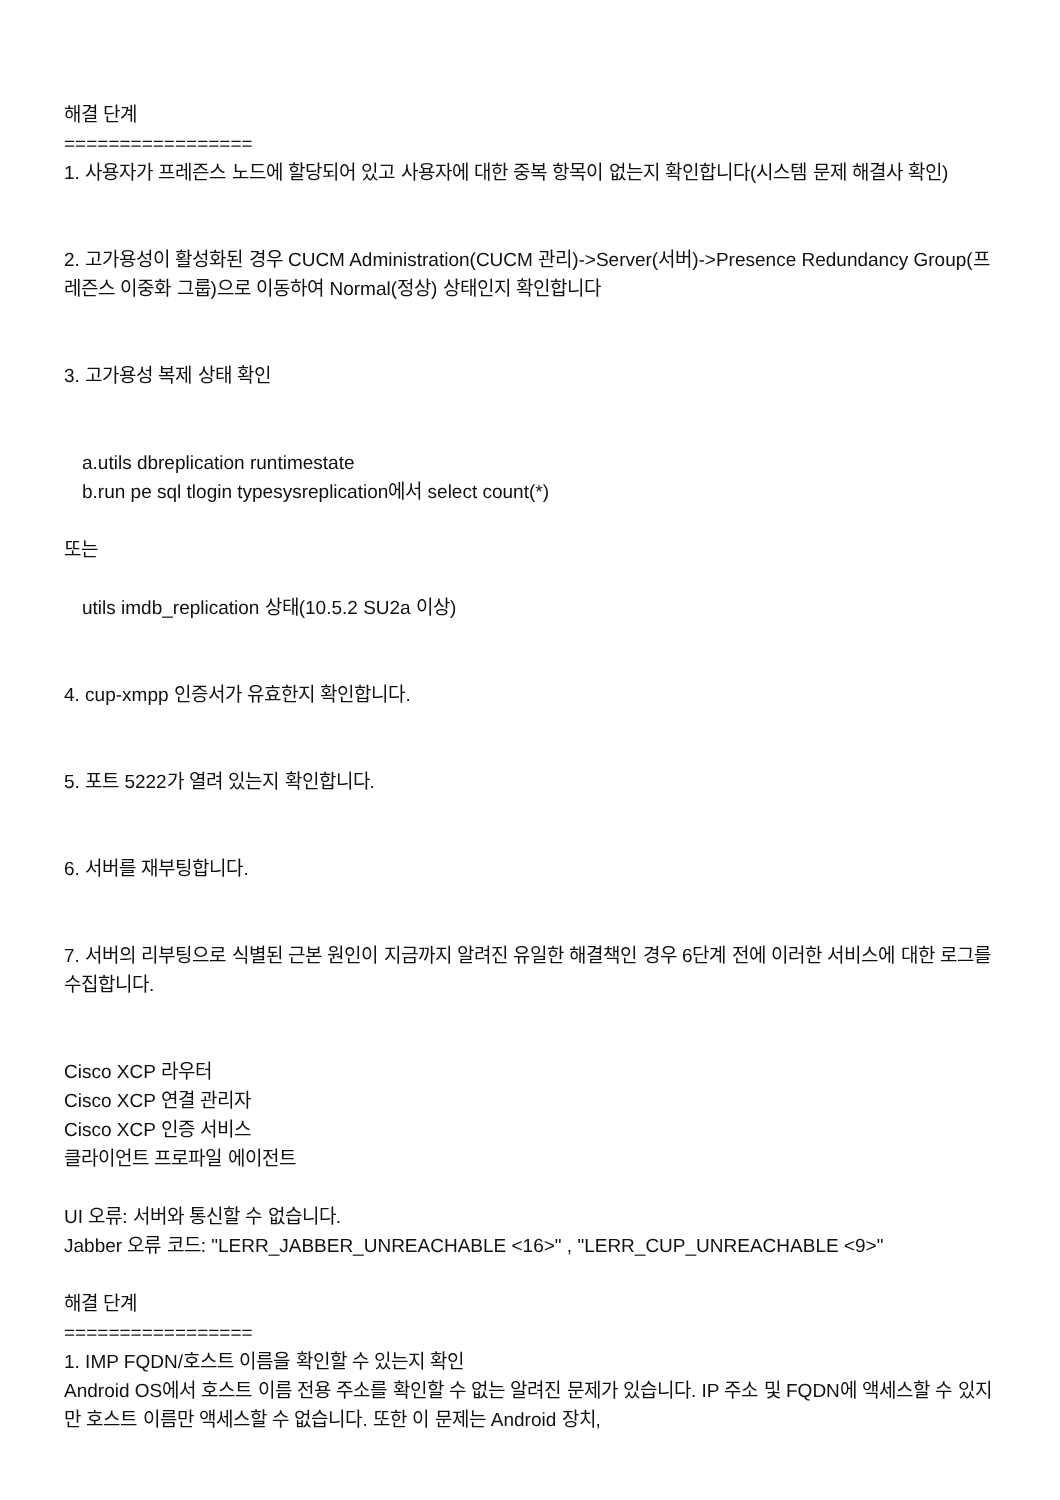해결 단계
=================
1. 사용자가 프레즌스 노드에 할당되어 있고 사용자에 대한 중복 항목이 없는지 확인합니다(시스템 문제 해결사 확인)
2. 고가용성이 활성화된 경우 CUCM Administration(CUCM 관리)->Server(서버)->Presence Redundancy Group(프레즌스 이중화 그룹)으로 이동하여 Normal(정상) 상태인지 확인합니다
3. 고가용성 복제 상태 확인
a.utils dbreplication runtimestate
b.run pe sql tlogin typesysreplication에서 select count(*)
또는
utils imdb_replication 상태(10.5.2 SU2a 이상)
4. cup-xmpp 인증서가 유효한지 확인합니다.
5. 포트 5222가 열려 있는지 확인합니다.
6. 서버를 재부팅합니다.
7. 서버의 리부팅으로 식별된 근본 원인이 지금까지 알려진 유일한 해결책인 경우 6단계 전에 이러한 서비스에 대한 로그를 수집합니다.
Cisco XCP 라우터
Cisco XCP 연결 관리자
Cisco XCP 인증 서비스
클라이언트 프로파일 에이전트
UI 오류: 서버와 통신할 수 없습니다.
Jabber 오류 코드: "LERR_JABBER_UNREACHABLE <16>" , "LERR_CUP_UNREACHABLE <9>"
해결 단계
=================
1. IMP FQDN/호스트 이름을 확인할 수 있는지 확인
Android OS에서 호스트 이름 전용 주소를 확인할 수 없는 알려진 문제가 있습니다. IP 주소 및 FQDN에 액세스할 수 있지만 호스트 이름만 액세스할 수 없습니다. 또한 이 문제는 Android 장치,